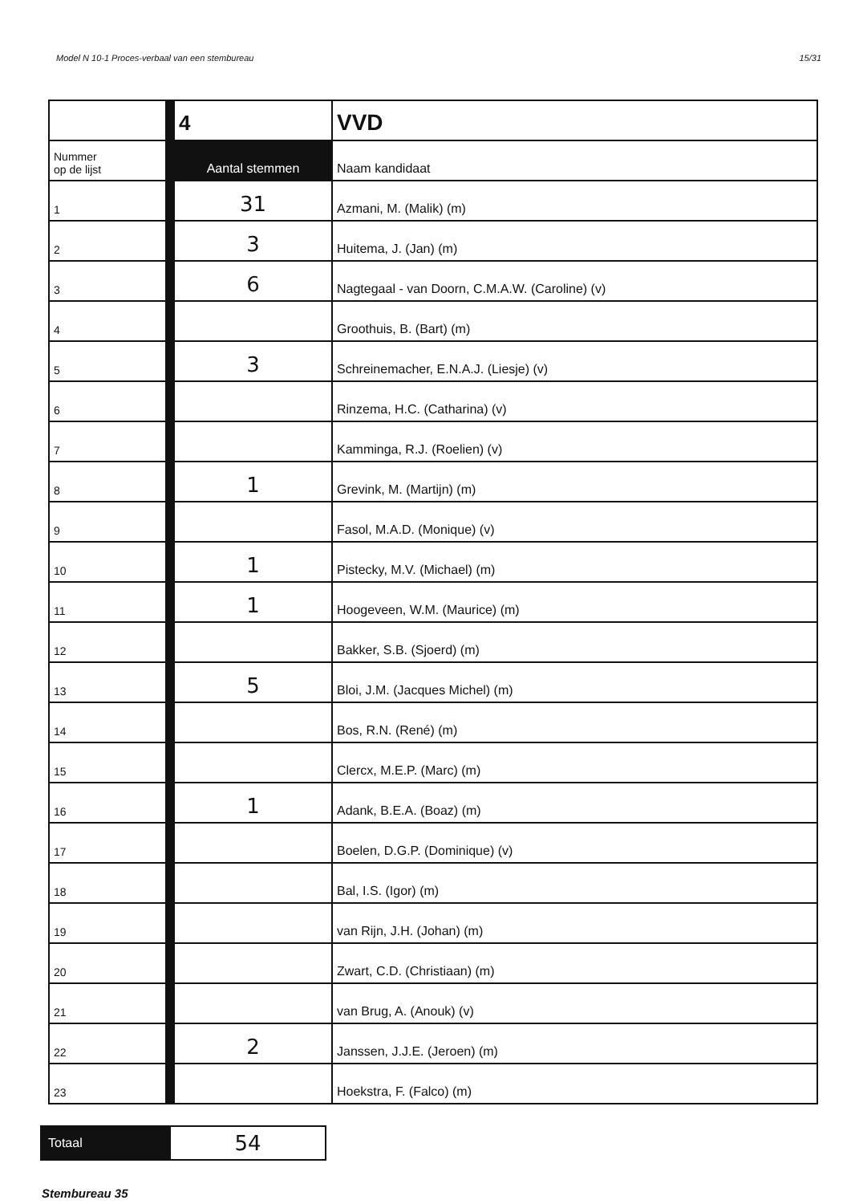Model N 10-1 Proces-verbaal van een stembureau 15/31
| | 4 | VVD |
| Nummer op de lijst | Aantal stemmen | Naam kandidaat |
| 1 | 31 | Azmani, M. (Malik) (m) |
| 2 | 3 | Huitema, J. (Jan) (m) |
| 3 | 6 | Nagtegaal - van Doorn, C.M.A.W. (Caroline) (v) |
| 4 | | Groothuis, B. (Bart) (m) |
| 5 | 3 | Schreinemacher, E.N.A.J. (Liesje) (v) |
| 6 | | Rinzema, H.C. (Catharina) (v) |
| 7 | | Kamminga, R.J. (Roelien) (v) |
| 8 | 1 | Grevink, M. (Martijn) (m) |
| 9 | | Fasol, M.A.D. (Monique) (v) |
| 10 | 1 | Pistecky, M.V. (Michael) (m) |
| 11 | 1 | Hoogeveen, W.M. (Maurice) (m) |
| 12 | | Bakker, S.B. (Sjoerd) (m) |
| 13 | 5 | Bloi, J.M. (Jacques Michel) (m) |
| 14 | | Bos, R.N. (René) (m) |
| 15 | | Clercx, M.E.P. (Marc) (m) |
| 16 | 1 | Adank, B.E.A. (Boaz) (m) |
| 17 | | Boelen, D.G.P. (Dominique) (v) |
| 18 | | Bal, I.S. (Igor) (m) |
| 19 | | van Rijn, J.H. (Johan) (m) |
| 20 | | Zwart, C.D. (Christiaan) (m) |
| 21 | | van Brug, A. (Anouk) (v) |
| 22 | 2 | Janssen, J.J.E. (Jeroen) (m) |
| 23 | | Hoekstra, F. (Falco) (m) |
| Totaal | 54 |
Stembureau 35